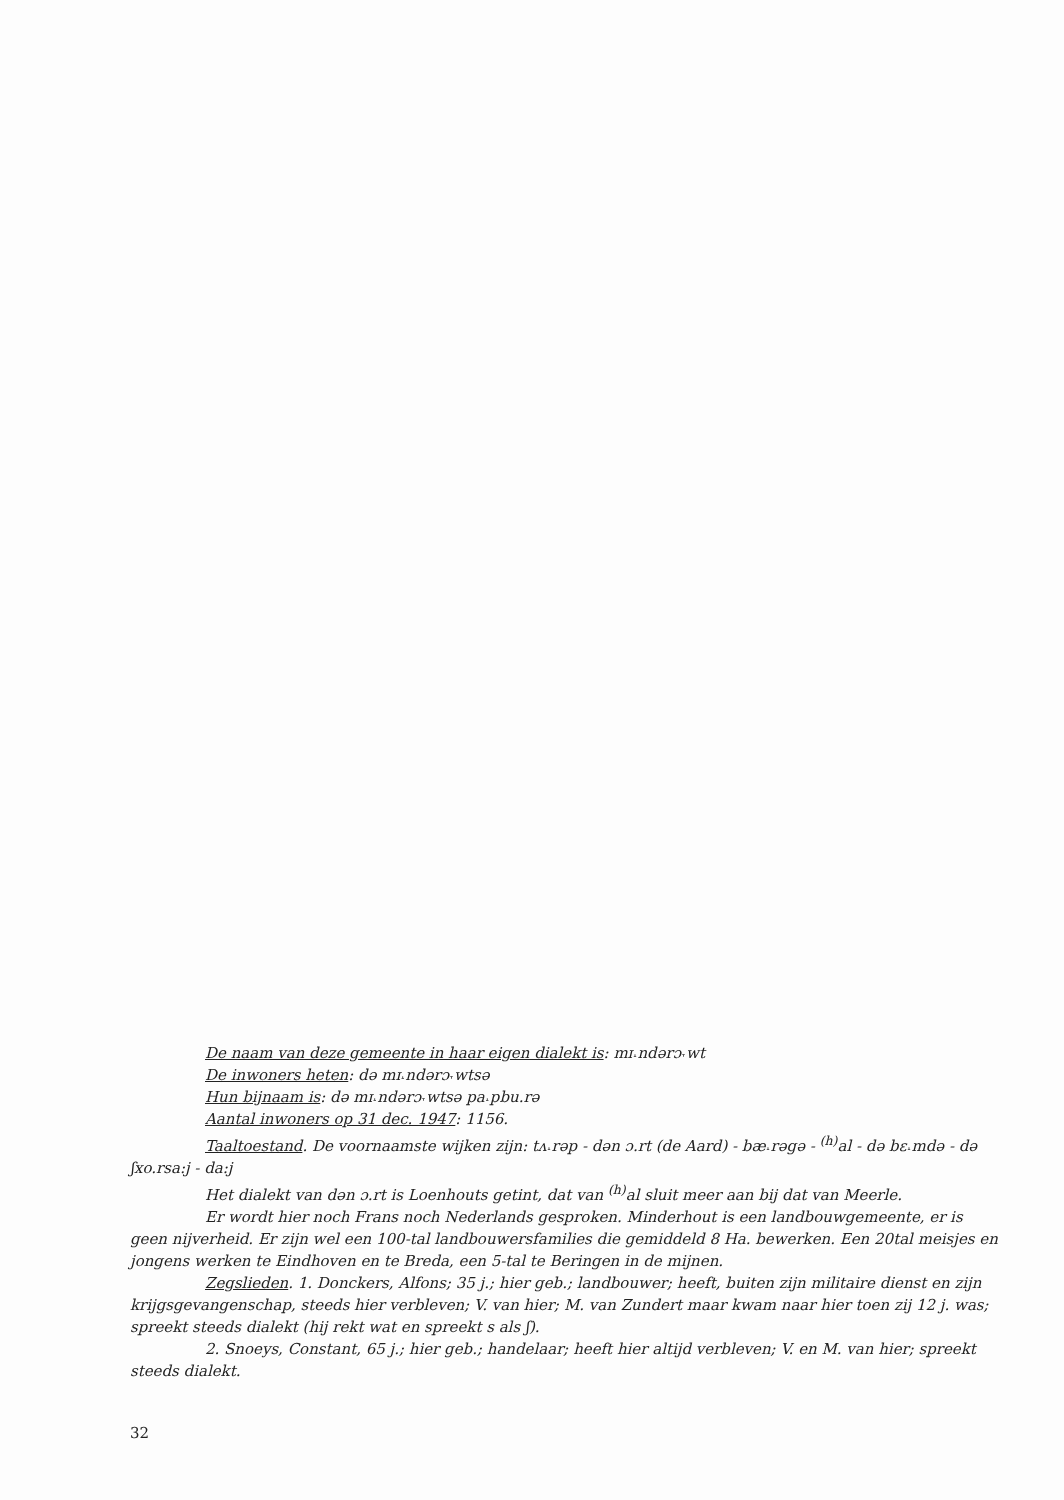De naam van deze gemeente in haar eigen dialekt is: mɪ˔ndərɔ˕wt
De inwoners heten: də mɪ˔ndərɔ˕wtsə
Hun bijnaam is: də mɪ˔ndərɔ˕wtsə pa˔pbu.rə
Aantal inwoners op 31 dec. 1947: 1156.
Taaltoestand. De voornaamste wijken zijn: tʌ˔rəp - dən ɔ.rt (de Aard) - bæ˔rəgə - <sup>(h)</sup>al - də bɛ˔mdə - də ʃxo.rsa:j - da:j
Het dialekt van dən ɔ.rt is Loenhouts getint, dat van <sup>(h)</sup>al sluit meer aan bij dat van Meerle.
Er wordt hier noch Frans noch Nederlands gesproken. Minderhout is een landbouwgemeente, er is geen nijverheid. Er zijn wel een 100-tal landbouwersfamilies die gemiddeld 8 Ha. bewerken. Een 20tal meisjes en jongens werken te Eindhoven en te Breda, een 5-tal te Beringen in de mijnen.
Zegslieden. 1. Donckers, Alfons; 35 j.; hier geb.; landbouwer; heeft, buiten zijn militaire dienst en zijn krijgsgevangenschap, steeds hier verbleven; V. van hier; M. van Zundert maar kwam naar hier toen zij 12 j. was; spreekt steeds dialekt (hij rekt wat en spreekt s als ʃ).
2. Snoeys, Constant, 65 j.; hier geb.; handelaar; heeft hier altijd verbleven; V. en M. van hier; spreekt steeds dialekt.
32